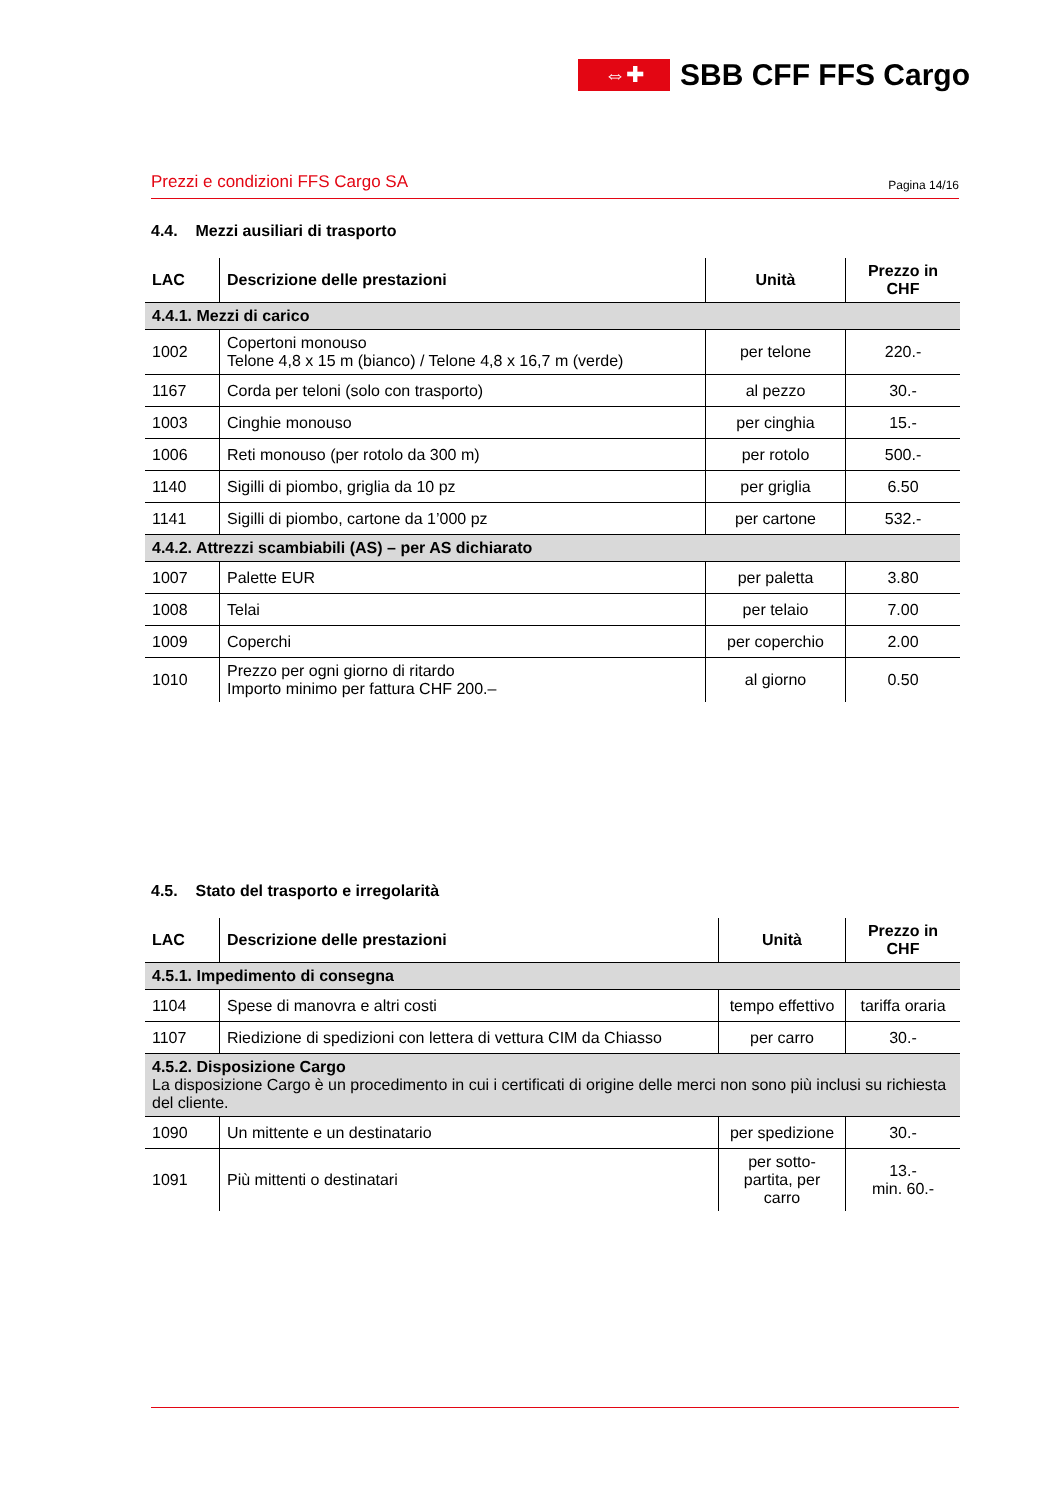⇔✚
SBB CFF FFS Cargo
Prezzi e condizioni FFS Cargo SA Pagina 14/16
4.4. Mezzi ausiliari di trasporto
| LAC | Descrizione delle prestazioni | Unità | Prezzo in CHF |
| --- | --- | --- | --- |
| 4.4.1. Mezzi di carico | | | |
| 1002 | Copertoni monouso Telone 4,8 x 15 m (bianco) / Telone 4,8 x 16,7 m (verde) | per telone | 220.- |
| 1167 | Corda per teloni (solo con trasporto) | al pezzo | 30.- |
| 1003 | Cinghie monouso | per cinghia | 15.- |
| 1006 | Reti monouso (per rotolo da 300 m) | per rotolo | 500.- |
| 1140 | Sigilli di piombo, griglia da 10 pz | per griglia | 6.50 |
| 1141 | Sigilli di piombo, cartone da 1’000 pz | per cartone | 532.- |
| 4.4.2. Attrezzi scambiabili (AS) – per AS dichiarato | | | |
| 1007 | Palette EUR | per paletta | 3.80 |
| 1008 | Telai | per telaio | 7.00 |
| 1009 | Coperchi | per coperchio | 2.00 |
| 1010 | Prezzo per ogni giorno di ritardo Importo minimo per fattura CHF 200.– | al giorno | 0.50 |
4.5. Stato del trasporto e irregolarità
| LAC | Descrizione delle prestazioni | Unità | Prezzo in CHF |
| --- | --- | --- | --- |
| 4.5.1. Impedimento di consegna | | | |
| 1104 | Spese di manovra e altri costi | tempo effettivo | tariffa oraria |
| 1107 | Riedizione di spedizioni con lettera di vettura CIM da Chiasso | per carro | 30.- |
| 4.5.2. Disposizione Cargo La disposizione Cargo è un procedimento in cui i certificati di origine delle merci non sono più inclusi su richiesta del cliente. | | | |
| 1090 | Un mittente e un destinatario | per spedizione | 30.- |
| 1091 | Più mittenti o destinatari | per sotto-partita, per carro | 13.- min. 60.- |